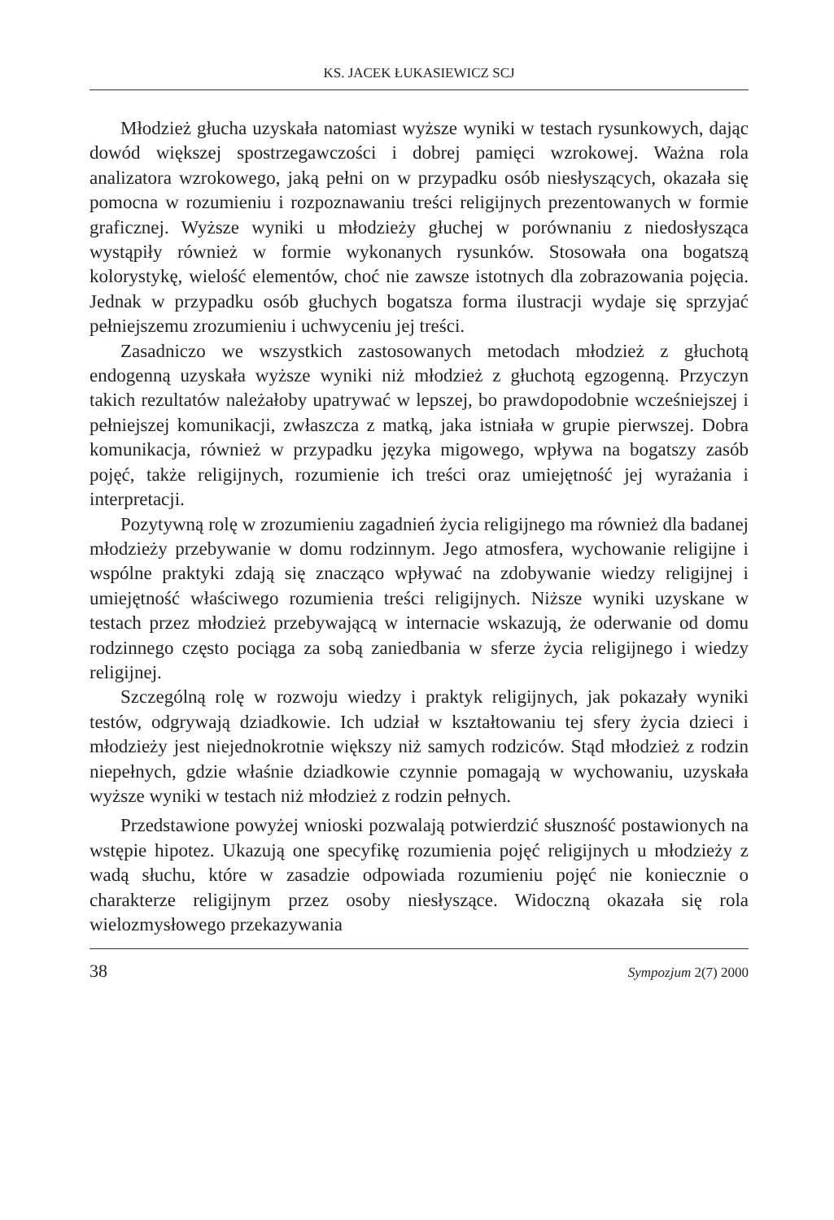KS. JACEK ŁUKASIEWICZ SCJ
Młodzież głucha uzyskała natomiast wyższe wyniki w testach rysunkowych, dając dowód większej spostrzegawczości i dobrej pamięci wzrokowej. Ważna rola analizatora wzrokowego, jaką pełni on w przypadku osób niesłyszących, okazała się pomocna w rozumieniu i rozpoznawaniu treści religijnych prezentowanych w formie graficznej. Wyższe wyniki u młodzieży głuchej w porównaniu z niedosłysząca wystąpiły również w formie wykonanych rysunków. Stosowała ona bogatszą kolorystykę, wielość elementów, choć nie zawsze istotnych dla zobrazowania pojęcia. Jednak w przypadku osób głuchych bogatsza forma ilustracji wydaje się sprzyjać pełniejszemu zrozumieniu i uchwyceniu jej treści.
Zasadniczo we wszystkich zastosowanych metodach młodzież z głuchotą endogenną uzyskała wyższe wyniki niż młodzież z głuchotą egzogenną. Przyczyn takich rezultatów należałoby upatrywać w lepszej, bo prawdopodobnie wcześniejszej i pełniejszej komunikacji, zwłaszcza z matką, jaka istniała w grupie pierwszej. Dobra komunikacja, również w przypadku języka migowego, wpływa na bogatszy zasób pojęć, także religijnych, rozumienie ich treści oraz umiejętność jej wyrażania i interpretacji.
Pozytywną rolę w zrozumieniu zagadnień życia religijnego ma również dla badanej młodzieży przebywanie w domu rodzinnym. Jego atmosfera, wychowanie religijne i wspólne praktyki zdają się znacząco wpływać na zdobywanie wiedzy religijnej i umiejętność właściwego rozumienia treści religijnych. Niższe wyniki uzyskane w testach przez młodzież przebywającą w internacie wskazują, że oderwanie od domu rodzinnego często pociąga za sobą zaniedbania w sferze życia religijnego i wiedzy religijnej.
Szczególną rolę w rozwoju wiedzy i praktyk religijnych, jak pokazały wyniki testów, odgrywają dziadkowie. Ich udział w kształtowaniu tej sfery życia dzieci i młodzieży jest niejednokrotnie większy niż samych rodziców. Stąd młodzież z rodzin niepełnych, gdzie właśnie dziadkowie czynnie pomagają w wychowaniu, uzyskała wyższe wyniki w testach niż młodzież z rodzin pełnych.
Przedstawione powyżej wnioski pozwalają potwierdzić słuszność postawionych na wstępie hipotez. Ukazują one specyfikę rozumienia pojęć religijnych u młodzieży z wadą słuchu, które w zasadzie odpowiada rozumieniu pojęć nie koniecznie o charakterze religijnym przez osoby niesłyszące. Widoczną okazała się rola wielozmysłowego przekazywania
38 Sympozjum 2(7) 2000